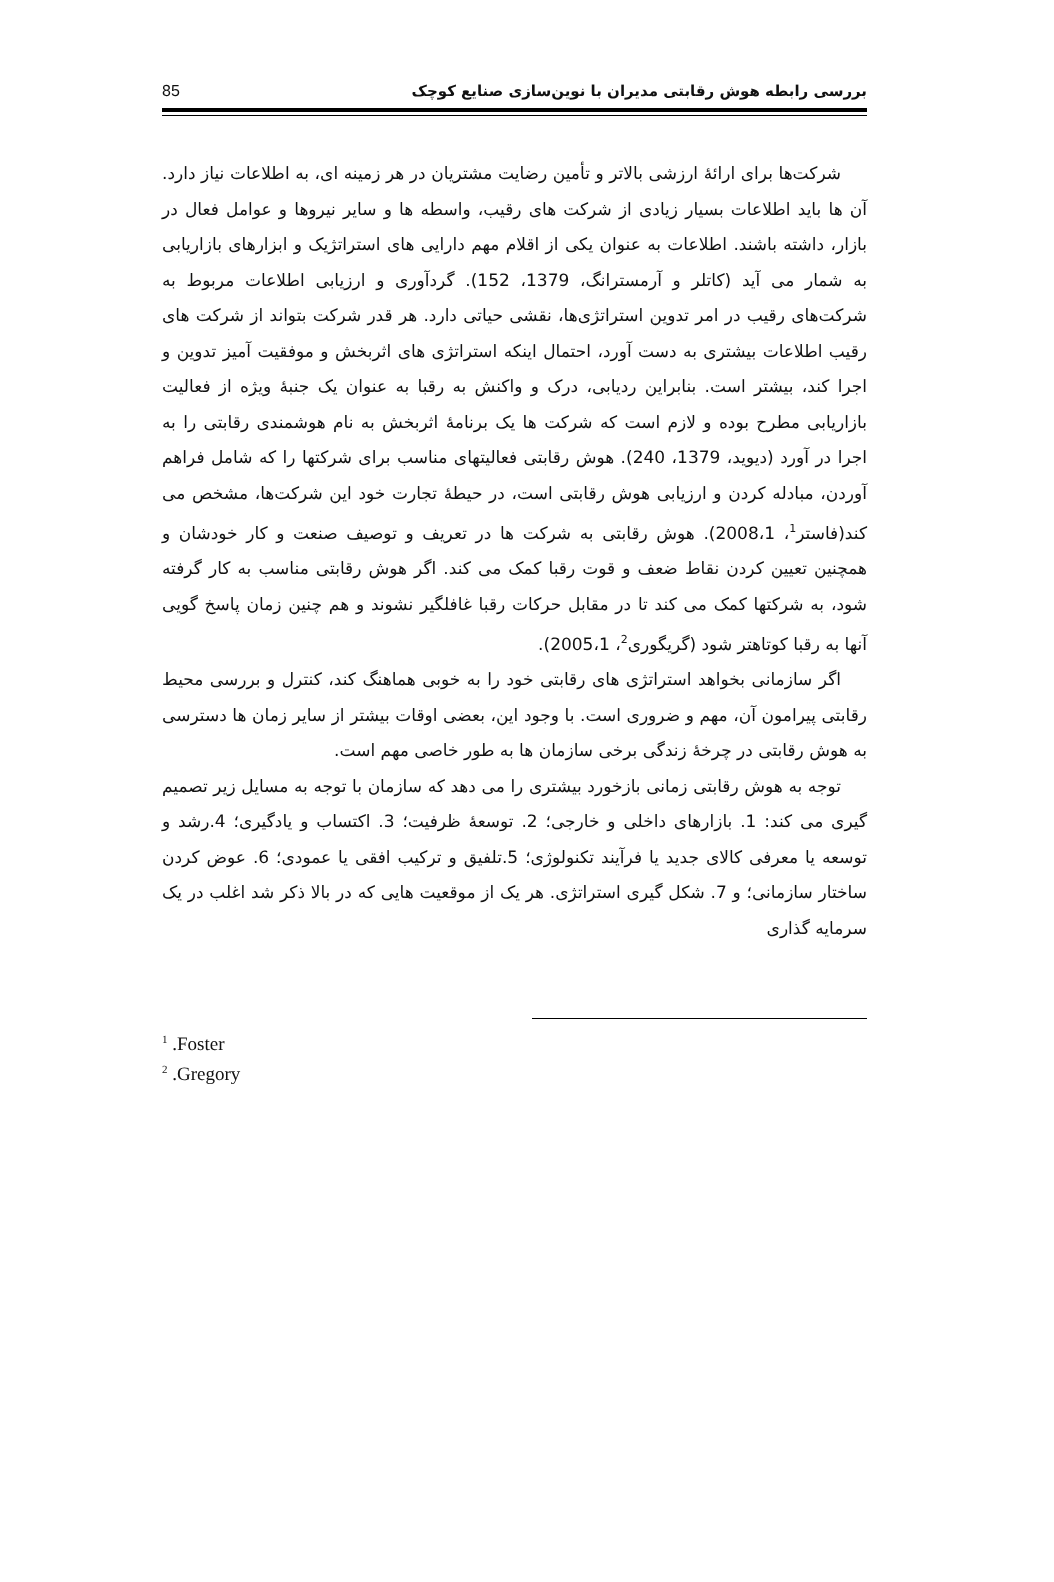بررسی رابطه هوش رقابتی مدیران با نوین‌سازی صنایع کوچک 85
شرکت‌ها برای ارائۀ ارزشی بالاتر و تأمین رضایت مشتریان در هر زمینه ای، به اطلاعات نیاز دارد. آن ها باید اطلاعات بسیار زیادی از شرکت های رقیب، واسطه ها و سایر نیروها و عوامل فعال در بازار، داشته باشند. اطلاعات به عنوان یکی از اقلام مهم دارایی های استراتژیک و ابزارهای بازاریابی به شمار می آید (کاتلر و آرمسترانگ، 1379، 152). گردآوری و ارزیابی اطلاعات مربوط به شرکت‌های رقیب در امر تدوین استراتژی‌ها، نقشی حیاتی دارد. هر قدر شرکت بتواند از شرکت های رقیب اطلاعات بیشتری به دست آورد، احتمال اینکه استراتژی های اثربخش و موفقیت آمیز تدوین و اجرا کند، بیشتر است. بنابراین ردیابی، درک و واکنش به رقبا به عنوان یک جنبۀ ویژه از فعالیت بازاریابی مطرح بوده و لازم است که شرکت ها یک برنامۀ اثربخش به نام هوشمندی رقابتی را به اجرا در آورد (دیوید، 1379، 240). هوش رقابتی فعالیتهای مناسب برای شرکتها را که شامل فراهم آوردن، مبادله کردن و ارزیابی هوش رقابتی است، در حیطۀ تجارت خود این شرکت‌ها، مشخص می کند(فاستر<sup>1</sup>، 2008،1). هوش رقابتی به شرکت ها در تعریف و توصیف صنعت و کار خودشان و همچنین تعیین کردن نقاط ضعف و قوت رقبا کمک می کند. اگر هوش رقابتی مناسب به کار گرفته شود، به شرکتها کمک می کند تا در مقابل حرکات رقبا غافلگیر نشوند و هم چنین زمان پاسخ گویی آنها به رقبا کوتاهتر شود (گریگوری<sup>2</sup>، 2005،1).
اگر سازمانی بخواهد استراتژی های رقابتی خود را به خوبی هماهنگ کند، کنترل و بررسی محیط رقابتی پیرامون آن، مهم و ضروری است. با وجود این، بعضی اوقات بیشتر از سایر زمان ها دسترسی به هوش رقابتی در چرخۀ زندگی برخی سازمان ها به طور خاصی مهم است.
توجه به هوش رقابتی زمانی بازخورد بیشتری را می دهد که سازمان با توجه به مسایل زیر تصمیم گیری می کند: 1. بازارهای داخلی و خارجی؛ 2. توسعۀ ظرفیت؛ 3. اکتساب و یادگیری؛ 4.رشد و توسعه یا معرفی کالای جدید یا فرآیند تکنولوژی؛ 5.تلفیق و ترکیب افقی یا عمودی؛ 6. عوض کردن ساختار سازمانی؛ و 7. شکل گیری استراتژی. هر یک از موقعیت هایی که در بالا ذکر شد اغلب در یک سرمایه گذاری
<sup>1</sup> .Foster
<sup>2</sup> .Gregory